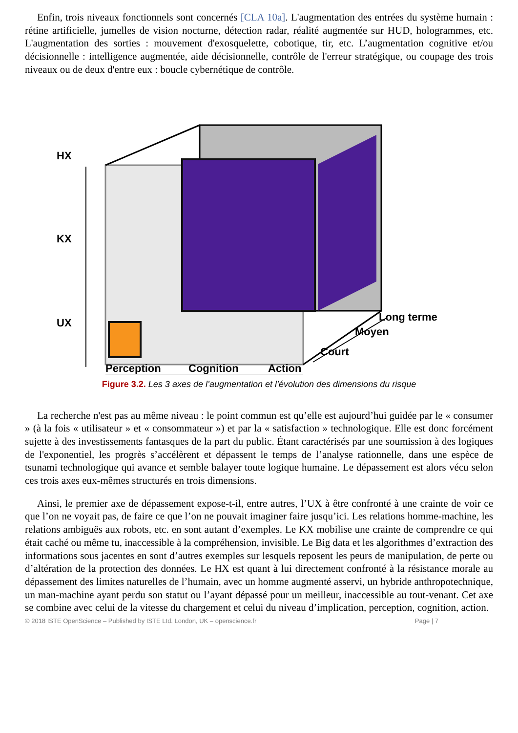Enfin, trois niveaux fonctionnels sont concernés [CLA 10a]. L'augmentation des entrées du système humain : rétine artificielle, jumelles de vision nocturne, détection radar, réalité augmentée sur HUD, hologrammes, etc. L'augmentation des sorties : mouvement d'exosquelette, cobotique, tir, etc. L’augmentation cognitive et/ou décisionnelle : intelligence augmentée, aide décisionnelle, contrôle de l'erreur stratégique, ou coupage des trois niveaux ou de deux d'entre eux : boucle cybernétique de contrôle.
HX
KX
UX Long terme
Moyen
Court
Perception Cognition Action
Figure 3.2. Les 3 axes de l’augmentation et l’évolution des dimensions du risque
La recherche n'est pas au même niveau : le point commun est qu’elle est aujourd’hui guidée par le « consumer » (à la fois « utilisateur » et « consommateur ») et par la « satisfaction » technologique. Elle est donc forcément sujette à des investissements fantasques de la part du public. Étant caractérisés par une soumission à des logiques de l'exponentiel, les progrès s’accélèrent et dépassent le temps de l’analyse rationnelle, dans une espèce de tsunami technologique qui avance et semble balayer toute logique humaine. Le dépassement est alors vécu selon ces trois axes eux-mêmes structurés en trois dimensions.
Ainsi, le premier axe de dépassement expose-t-il, entre autres, l’UX à être confronté à une crainte de voir ce que l’on ne voyait pas, de faire ce que l’on ne pouvait imaginer faire jusqu’ici. Les relations homme-machine, les relations ambiguës aux robots, etc. en sont autant d’exemples. Le KX mobilise une crainte de comprendre ce qui était caché ou même tu, inaccessible à la compréhension, invisible. Le Big data et les algorithmes d’extraction des informations sous jacentes en sont d’autres exemples sur lesquels reposent les peurs de manipulation, de perte ou d’altération de la protection des données. Le HX est quant à lui directement confronté à la résistance morale au dépassement des limites naturelles de l’humain, avec un homme augmenté asservi, un hybride anthropotechnique, un man-machine ayant perdu son statut ou l’ayant dépassé pour un meilleur, inaccessible au tout-venant. Cet axe se combine avec celui de la vitesse du chargement et celui du niveau d’implication, perception, cognition, action.
© 2018 ISTE OpenScience – Published by ISTE Ltd. London, UK – openscience.fr Page | 7